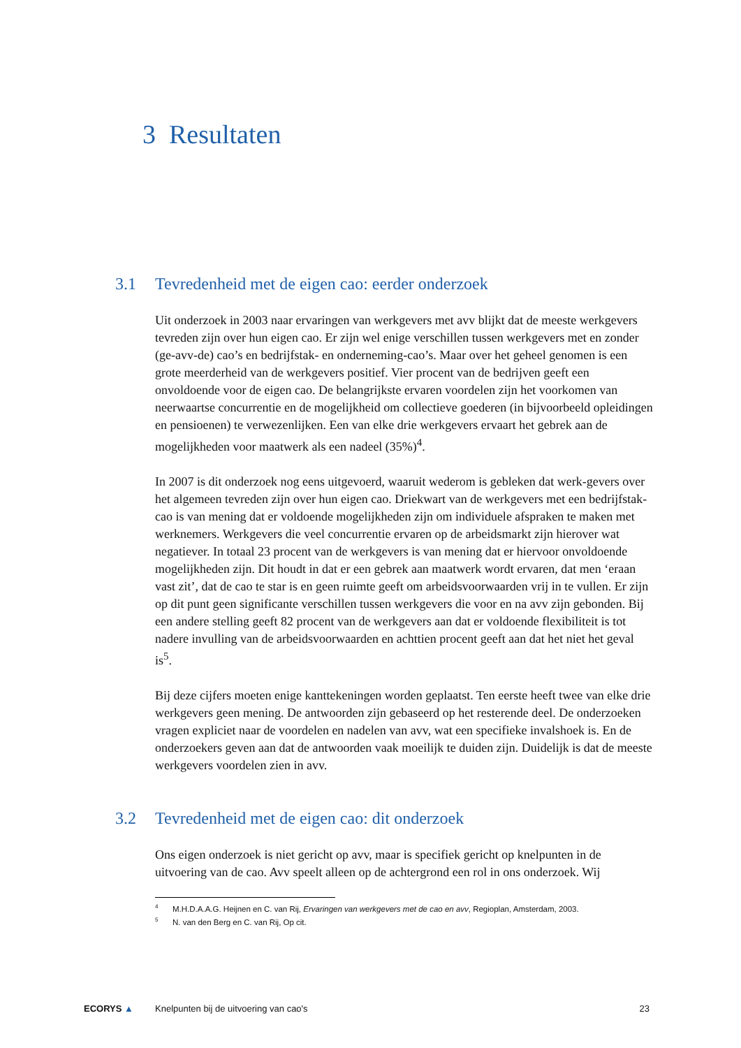3 Resultaten
3.1 Tevredenheid met de eigen cao: eerder onderzoek
Uit onderzoek in 2003 naar ervaringen van werkgevers met avv blijkt dat de meeste werkgevers tevreden zijn over hun eigen cao. Er zijn wel enige verschillen tussen werkgevers met en zonder (ge-avv-de) cao’s en bedrijfstak- en onderneming-cao’s. Maar over het geheel genomen is een grote meerderheid van de werkgevers positief. Vier procent van de bedrijven geeft een onvoldoende voor de eigen cao. De belangrijkste ervaren voordelen zijn het voorkomen van neerwaartse concurrentie en de mogelijkheid om collectieve goederen (in bijvoorbeeld opleidingen en pensioenen) te verwezenlijken. Een van elke drie werkgevers ervaart het gebrek aan de mogelijkheden voor maatwerk als een nadeel (35%)<sup>4</sup>.
In 2007 is dit onderzoek nog eens uitgevoerd, waaruit wederom is gebleken dat werk-gevers over het algemeen tevreden zijn over hun eigen cao. Driekwart van de werkgevers met een bedrijfstak-cao is van mening dat er voldoende mogelijkheden zijn om individuele afspraken te maken met werknemers. Werkgevers die veel concurrentie ervaren op de arbeidsmarkt zijn hierover wat negatiever. In totaal 23 procent van de werkgevers is van mening dat er hiervoor onvoldoende mogelijkheden zijn. Dit houdt in dat er een gebrek aan maatwerk wordt ervaren, dat men ‘eraan vast zit’, dat de cao te star is en geen ruimte geeft om arbeidsvoorwaarden vrij in te vullen. Er zijn op dit punt geen significante verschillen tussen werkgevers die voor en na avv zijn gebonden. Bij een andere stelling geeft 82 procent van de werkgevers aan dat er voldoende flexibiliteit is tot nadere invulling van de arbeidsvoorwaarden en achttien procent geeft aan dat het niet het geval is<sup>5</sup>.
Bij deze cijfers moeten enige kanttekeningen worden geplaatst. Ten eerste heeft twee van elke drie werkgevers geen mening. De antwoorden zijn gebaseerd op het resterende deel. De onderzoeken vragen expliciet naar de voordelen en nadelen van avv, wat een specifieke invalshoek is. En de onderzoekers geven aan dat de antwoorden vaak moeilijk te duiden zijn. Duidelijk is dat de meeste werkgevers voordelen zien in avv.
3.2 Tevredenheid met de eigen cao: dit onderzoek
Ons eigen onderzoek is niet gericht op avv, maar is specifiek gericht op knelpunten in de uitvoering van de cao. Avv speelt alleen op de achtergrond een rol in ons onderzoek. Wij
<sup>4</sup> M.H.D.A.A.G. Heijnen en C. van Rij, Ervaringen van werkgevers met de cao en avv, Regioplan, Amsterdam, 2003.
<sup>5</sup> N. van den Berg en C. van Rij, Op cit.
ECORYS ▲ Knelpunten bij de uitvoering van cao's 23